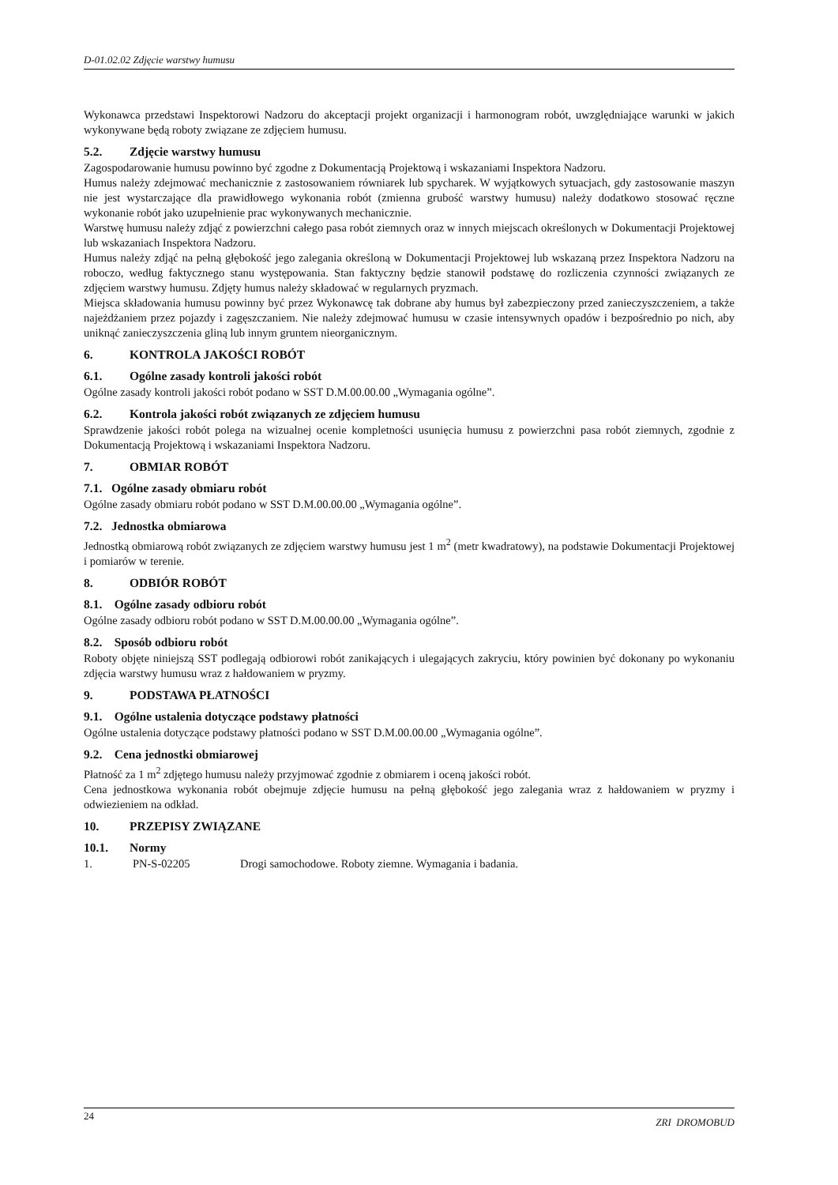D-01.02.02 Zdjęcie warstwy humusu
Wykonawca przedstawi Inspektorowi Nadzoru do akceptacji projekt organizacji i harmonogram robót, uwzględniające warunki w jakich wykonywane będą roboty związane ze zdjęciem humusu.
5.2. Zdjęcie warstwy humusu
Zagospodarowanie humusu powinno być zgodne z Dokumentacją Projektową i wskazaniami Inspektora Nadzoru.
Humus należy zdejmować mechanicznie z zastosowaniem równiarek lub spycharek. W wyjątkowych sytuacjach, gdy zastosowanie maszyn nie jest wystarczające dla prawidłowego wykonania robót (zmienna grubość warstwy humusu) należy dodatkowo stosować ręczne wykonanie robót jako uzupełnienie prac wykonywanych mechanicznie.
Warstwę humusu należy zdjąć z powierzchni całego pasa robót ziemnych oraz w innych miejscach określonych w Dokumentacji Projektowej lub wskazaniach Inspektora Nadzoru.
Humus należy zdjąć na pełną głębokość jego zalegania określoną w Dokumentacji Projektowej lub wskazaną przez Inspektora Nadzoru na roboczo, według faktycznego stanu występowania. Stan faktyczny będzie stanowił podstawę do rozliczenia czynności związanych ze zdjęciem warstwy humusu. Zdjęty humus należy składować w regularnych pryzmach.
Miejsca składowania humusu powinny być przez Wykonawcę tak dobrane aby humus był zabezpieczony przed zanieczyszczeniem, a także najeżdżaniem przez pojazdy i zagęszczaniem. Nie należy zdejmować humusu w czasie intensywnych opadów i bezpośrednio po nich, aby uniknąć zanieczyszczenia gliną lub innym gruntem nieorganicznym.
6. KONTROLA JAKOŚCI ROBÓT
6.1. Ogólne zasady kontroli jakości robót
Ogólne zasady kontroli jakości robót podano w SST D.M.00.00.00 „Wymagania ogólne”.
6.2. Kontrola jakości robót związanych ze zdjęciem humusu
Sprawdzenie jakości robót polega na wizualnej ocenie kompletności usunięcia humusu z powierzchni pasa robót ziemnych, zgodnie z Dokumentacją Projektową i wskazaniami Inspektora Nadzoru.
7. OBMIAR ROBÓT
7.1. Ogólne zasady obmiaru robót
Ogólne zasady obmiaru robót podano w SST D.M.00.00.00 „Wymagania ogólne”.
7.2. Jednostka obmiarowa
Jednostką obmiarową robót związanych ze zdjęciem warstwy humusu jest 1 m<sup>2</sup> (metr kwadratowy), na podstawie Dokumentacji Projektowej i pomiarów w terenie.
8. ODBIÓR ROBÓT
8.1. Ogólne zasady odbioru robót
Ogólne zasady odbioru robót podano w SST D.M.00.00.00 „Wymagania ogólne”.
8.2. Sposób odbioru robót
Roboty objęte niniejszą SST podlegają odbiorowi robót zanikających i ulegających zakryciu, który powinien być dokonany po wykonaniu zdjęcia warstwy humusu wraz z hałdowaniem w pryzmy.
9. PODSTAWA PŁATNOŚCI
9.1. Ogólne ustalenia dotyczące podstawy płatności
Ogólne ustalenia dotyczące podstawy płatności podano w SST D.M.00.00.00 „Wymagania ogólne”.
9.2. Cena jednostki obmiarowej
Płatność za 1 m<sup>2</sup> zdjętego humusu należy przyjmować zgodnie z obmiarem i oceną jakości robót.
Cena jednostkowa wykonania robót obejmuje zdjęcie humusu na pełną głębokość jego zalegania wraz z hałdowaniem w pryzmy i odwiezieniem na odkład.
10. PRZEPISY ZWIĄZANE
10.1. Normy
1. PN-S-02205 Drogi samochodowe. Roboty ziemne. Wymagania i badania.
24 ZRI DROMOBUD